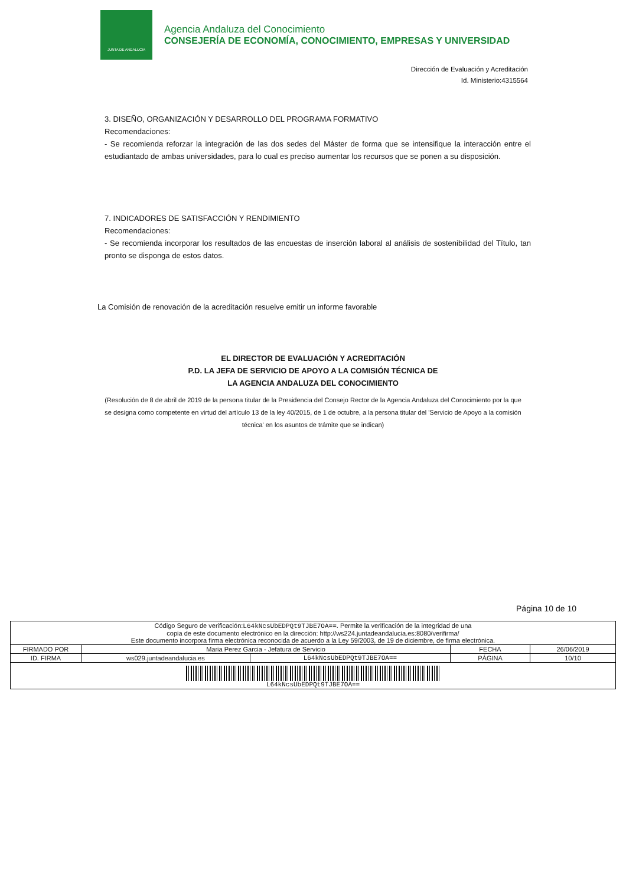JUNTA DE ANDALUCIA
Agencia Andaluza del Conocimiento
CONSEJERÍA DE ECONOMÍA, CONOCIMIENTO, EMPRESAS Y UNIVERSIDAD
Dirección de Evaluación y Acreditación
Id. Ministerio:4315564
3. DISEÑO, ORGANIZACIÓN Y DESARROLLO DEL PROGRAMA FORMATIVO
Recomendaciones:
- Se recomienda reforzar la integración de las dos sedes del Máster de forma que se intensifique la interacción entre el estudiantado de ambas universidades, para lo cual es preciso aumentar los recursos que se ponen a su disposición.
7. INDICADORES DE SATISFACCIÓN Y RENDIMIENTO
Recomendaciones:
- Se recomienda incorporar los resultados de las encuestas de inserción laboral al análisis de sostenibilidad del Título, tan pronto se disponga de estos datos.
La Comisión de renovación de la acreditación resuelve emitir un informe favorable
EL DIRECTOR DE EVALUACIÓN Y ACREDITACIÓN
P.D. LA JEFA DE SERVICIO DE APOYO A LA COMISIÓN TÉCNICA DE
LA AGENCIA ANDALUZA DEL CONOCIMIENTO
(Resolución de 8 de abril de 2019 de la persona titular de la Presidencia del Consejo Rector de la Agencia Andaluza del Conocimiento por la que se designa como competente en virtud del artículo 13 de la ley 40/2015, de 1 de octubre, a la persona titular del 'Servicio de Apoyo a la comisión técnica' en los asuntos de trámite que se indican)
Página 10 de 10
| Código Seguro de verificación: L64kNcsUbEDPQt9TJBE7OA== . Permite la verificación de la integridad de una copia de este documento electrónico en la dirección: http://ws224.juntadeandalucia.es:8080/verifirma/ Este documento incorpora firma electrónica reconocida de acuerdo a la Ley 59/2003, de 19 de diciembre, de firma electrónica. | | | | |
| FIRMADO POR | Maria Perez Garcia - Jefatura de Servicio | | FECHA | 26/06/2019 |
| ID. FIRMA | ws029.juntadeandalucia.es | L64kNcsUbEDPQt9TJBE7OA== | PÁGINA | 10/10 |
| L64kNcsUbEDPQt9TJBE7OA== | | | | |